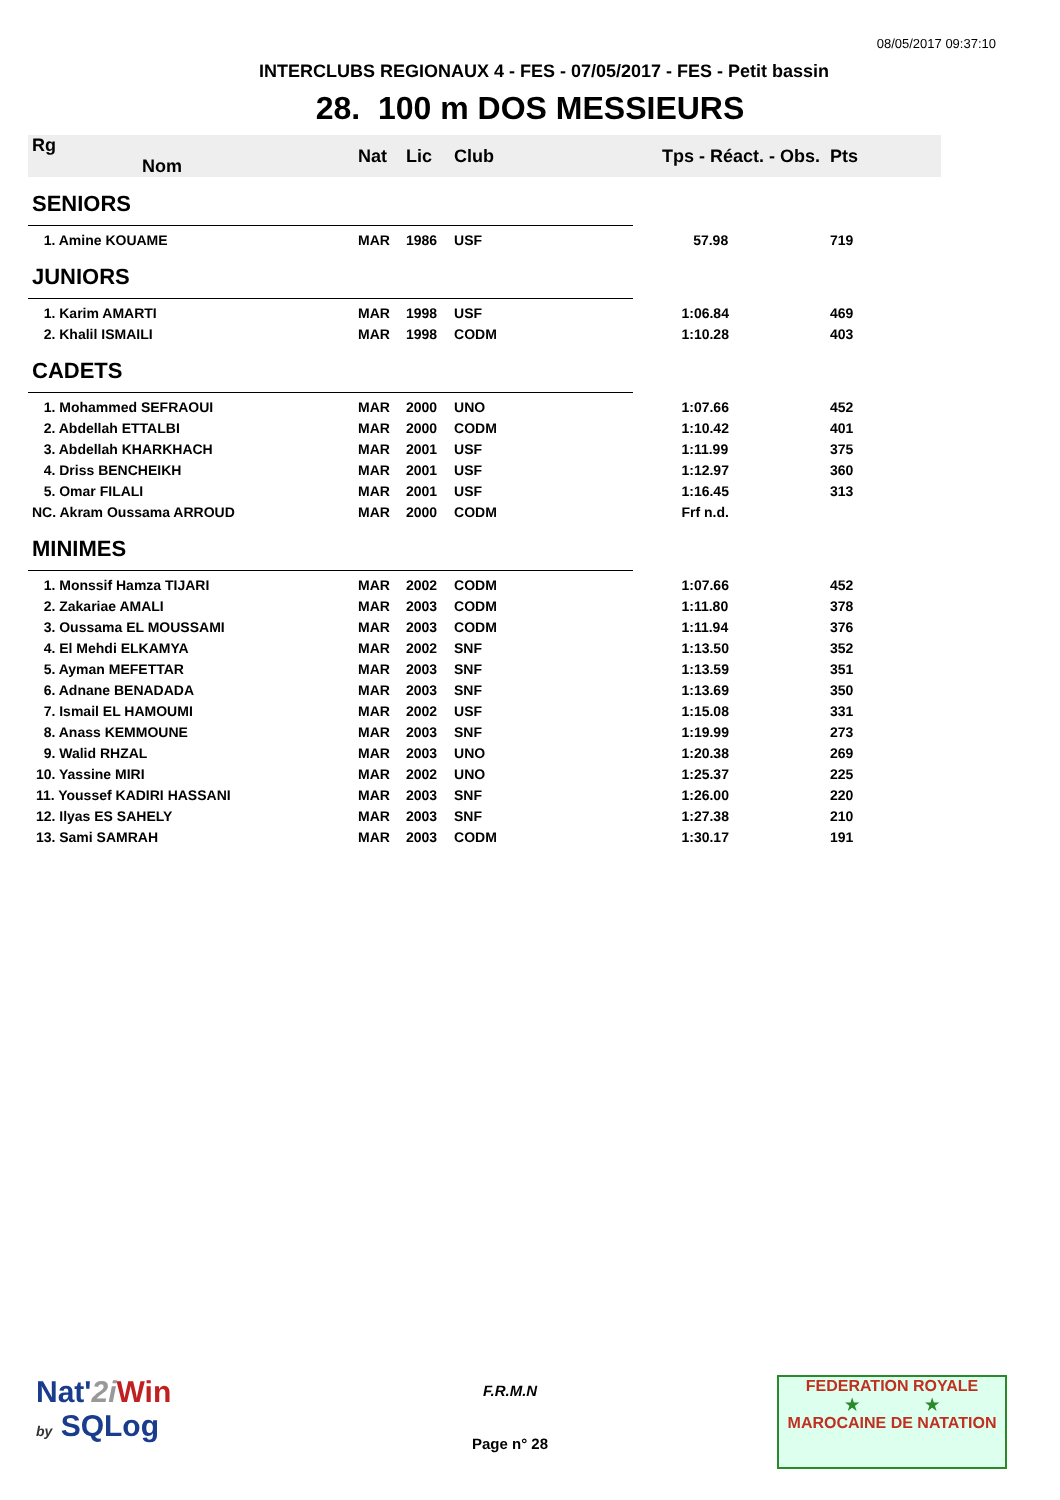08/05/2017 09:37:10
INTERCLUBS REGIONAUX 4 - FES - 07/05/2017 - FES - Petit bassin
28. 100 m DOS MESSIEURS
| Rg Nom | | Nat | Lic | Club | Tps - Réact. - Obs. | Pts |
| --- | --- | --- | --- | --- | --- | --- |
| SENIORS | | | | | | |
| 1. Amine KOUAME | | MAR | 1986 | USF | 57.98 | 719 |
| JUNIORS | | | | | | |
| 1. Karim AMARTI | | MAR | 1998 | USF | 1:06.84 | 469 |
| 2. Khalil ISMAILI | | MAR | 1998 | CODM | 1:10.28 | 403 |
| CADETS | | | | | | |
| 1. Mohammed SEFRAOUI | | MAR | 2000 | UNO | 1:07.66 | 452 |
| 2. Abdellah ETTALBI | | MAR | 2000 | CODM | 1:10.42 | 401 |
| 3. Abdellah KHARKHACH | | MAR | 2001 | USF | 1:11.99 | 375 |
| 4. Driss BENCHEIKH | | MAR | 2001 | USF | 1:12.97 | 360 |
| 5. Omar FILALI | | MAR | 2001 | USF | 1:16.45 | 313 |
| NC. Akram Oussama ARROUD | | MAR | 2000 | CODM | Frf n.d. | |
| MINIMES | | | | | | |
| 1. Monssif Hamza TIJARI | | MAR | 2002 | CODM | 1:07.66 | 452 |
| 2. Zakariae AMALI | | MAR | 2003 | CODM | 1:11.80 | 378 |
| 3. Oussama EL MOUSSAMI | | MAR | 2003 | CODM | 1:11.94 | 376 |
| 4. El Mehdi ELKAMYA | | MAR | 2002 | SNF | 1:13.50 | 352 |
| 5. Ayman MEFETTAR | | MAR | 2003 | SNF | 1:13.59 | 351 |
| 6. Adnane BENADADA | | MAR | 2003 | SNF | 1:13.69 | 350 |
| 7. Ismail EL HAMOUMI | | MAR | 2002 | USF | 1:15.08 | 331 |
| 8. Anass KEMMOUNE | | MAR | 2003 | SNF | 1:19.99 | 273 |
| 9. Walid RHZAL | | MAR | 2003 | UNO | 1:20.38 | 269 |
| 10. Yassine MIRI | | MAR | 2002 | UNO | 1:25.37 | 225 |
| 11. Youssef KADIRI HASSANI | | MAR | 2003 | SNF | 1:26.00 | 220 |
| 12. Ilyas ES SAHELY | | MAR | 2003 | SNF | 1:27.38 | 210 |
| 13. Sami SAMRAH | | MAR | 2003 | CODM | 1:30.17 | 191 |
Nat'2i Win
by SQLog
F.R.M.N
Page n° 28
FEDERATION ROYALE
★ ★
MAROCAINE DE NATATION